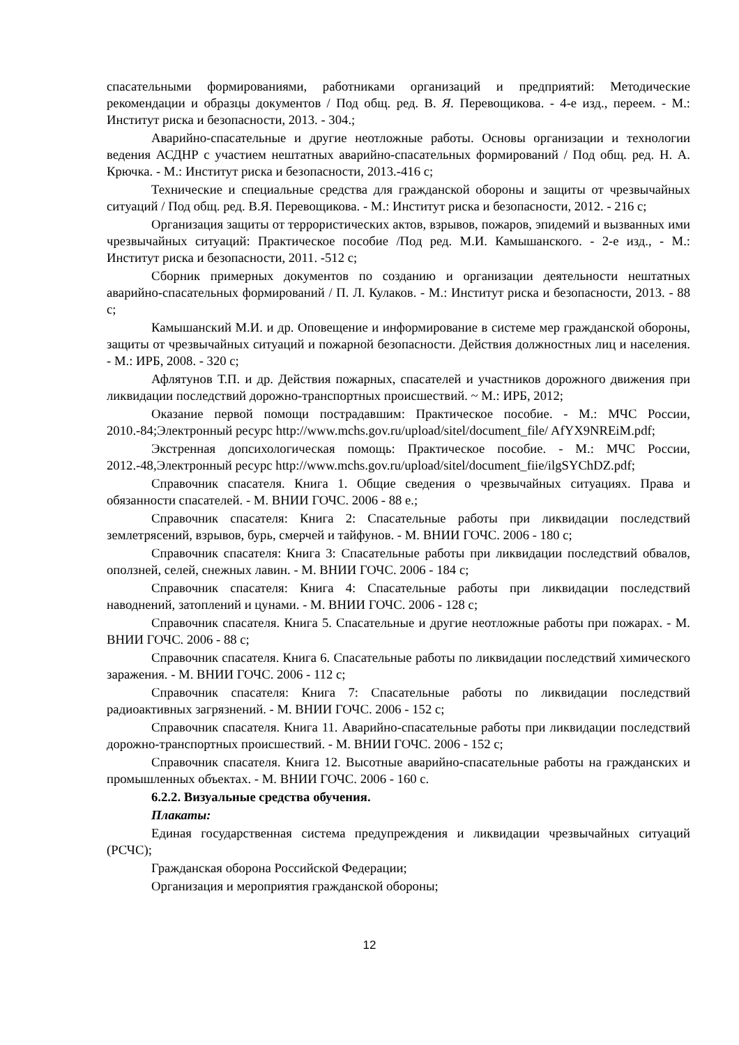спасательными формированиями, работниками организаций и предприятий: Методические рекомендации и образцы документов / Под общ. ред. В. Я. Перевощикова. - 4-е изд., переем. - М.: Институт риска и безопасности, 2013. - 304.;
Аварийно-спасательные и другие неотложные работы. Основы организации и технологии ведения АСДНР с участием нештатных аварийно-спасательных формирований / Под общ. ред. Н. А. Крючка. - М.: Институт риска и безопасности, 2013.-416 с;
Технические и специальные средства для гражданской обороны и защиты от чрезвычайных ситуаций / Под общ. ред. В.Я. Перевощикова. - М.: Институт риска и безопасности, 2012. - 216 с;
Организация защиты от террористических актов, взрывов, пожаров, эпидемий и вызванных ими чрезвычайных ситуаций: Практическое пособие /Под ред. М.И. Камышанского. - 2-е изд., - М.: Институт риска и безопасности, 2011. -512 с;
Сборник примерных документов по созданию и организации деятельности нештатных аварийно-спасательных формирований / П. Л. Кулаков. - М.: Институт риска и безопасности, 2013. - 88 с;
Камышанский М.И. и др. Оповещение и информирование в системе мер гражданской обороны, защиты от чрезвычайных ситуаций и пожарной безопасности. Действия должностных лиц и населения. - М.: ИРБ, 2008. - 320 с;
Афлятунов Т.П. и др. Действия пожарных, спасателей и участников дорожного движения при ликвидации последствий дорожно-транспортных происшествий. ~ М.: ИРБ, 2012;
Оказание первой помощи пострадавшим: Практическое пособие. - М.: МЧС России, 2010.-84;Электронный ресурс http://www.mchs.gov.ru/upload/sitel/document_file/ AfYX9NREiM.pdf;
Экстренная допсихологическая помощь: Практическое пособие. - М.: МЧС России, 2012.-48,Электронный ресурс http://www.mchs.gov.ru/upload/sitel/document_fiie/ilgSYChDZ.pdf;
Справочник спасателя. Книга 1. Общие сведения о чрезвычайных ситуациях. Права и обязанности спасателей. - М. ВНИИ ГОЧС. 2006 - 88 е.;
Справочник спасателя: Книга 2: Спасательные работы при ликвидации последствий землетрясений, взрывов, бурь, смерчей и тайфунов. - М. ВНИИ ГОЧС. 2006 - 180 с;
Справочник спасателя: Книга 3: Спасательные работы при ликвидации последствий обвалов, оползней, селей, снежных лавин. - М. ВНИИ ГОЧС. 2006 - 184 с;
Справочник спасателя: Книга 4: Спасательные работы при ликвидации последствий наводнений, затоплений и цунами. - М. ВНИИ ГОЧС. 2006 - 128 с;
Справочник спасателя. Книга 5. Спасательные и другие неотложные работы при пожарах. - М. ВНИИ ГОЧС. 2006 - 88 с;
Справочник спасателя. Книга 6. Спасательные работы по ликвидации последствий химического заражения. - М. ВНИИ ГОЧС. 2006 - 112 с;
Справочник спасателя: Книга 7: Спасательные работы по ликвидации последствий радиоактивных загрязнений. - М. ВНИИ ГОЧС. 2006 - 152 с;
Справочник спасателя. Книга 11. Аварийно-спасательные работы при ликвидации последствий дорожно-транспортных происшествий. - М. ВНИИ ГОЧС. 2006 - 152 с;
Справочник спасателя. Книга 12. Высотные аварийно-спасательные работы на гражданских и промышленных объектах. - М. ВНИИ ГОЧС. 2006 - 160 с.
6.2.2. Визуальные средства обучения.
Плакаты:
Единая государственная система предупреждения и ликвидации чрезвычайных ситуаций (РСЧС);
Гражданская оборона Российской Федерации;
Организация и мероприятия гражданской обороны;
12